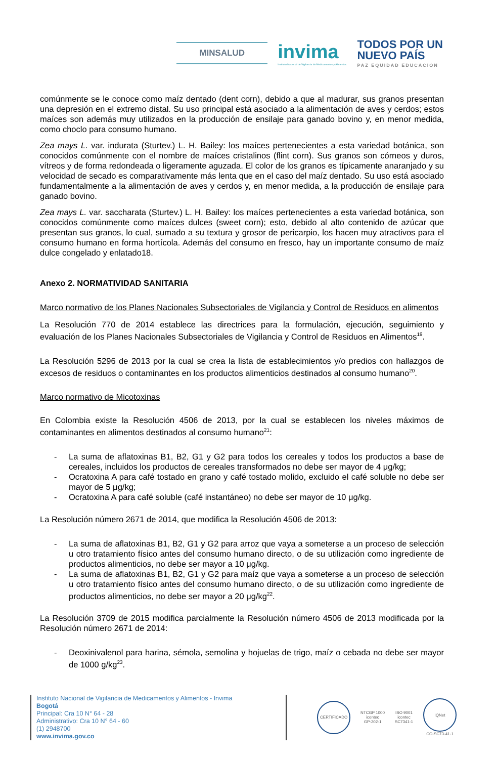MINSALUD
invima
Instituto Nacional de Vigilancia de Medicamentos y Alimentos.
TODOS POR UN
NUEVO PAÍS
PAZ EQUIDAD EDUCACIÓN
comúnmente se le conoce como maíz dentado (dent corn), debido a que al madurar, sus granos presentan una depresión en el extremo distal. Su uso principal está asociado a la alimentación de aves y cerdos; estos maíces son además muy utilizados en la producción de ensilaje para ganado bovino y, en menor medida, como choclo para consumo humano.
Zea mays L. var. indurata (Sturtev.) L. H. Bailey: los maíces pertenecientes a esta variedad botánica, son conocidos comúnmente con el nombre de maíces cristalinos (flint corn). Sus granos son córneos y duros, vítreos y de forma redondeada o ligeramente aguzada. El color de los granos es típicamente anaranjado y su velocidad de secado es comparativamente más lenta que en el caso del maíz dentado. Su uso está asociado fundamentalmente a la alimentación de aves y cerdos y, en menor medida, a la producción de ensilaje para ganado bovino.
Zea mays L. var. saccharata (Sturtev.) L. H. Bailey: los maíces pertenecientes a esta variedad botánica, son conocidos comúnmente como maíces dulces (sweet corn); esto, debido al alto contenido de azúcar que presentan sus granos, lo cual, sumado a su textura y grosor de pericarpio, los hacen muy atractivos para el consumo humano en forma hortícola. Además del consumo en fresco, hay un importante consumo de maíz dulce congelado y enlatado18.
Anexo 2. NORMATIVIDAD SANITARIA
Marco normativo de los Planes Nacionales Subsectoriales de Vigilancia y Control de Residuos en alimentos
La Resolución 770 de 2014 establece las directrices para la formulación, ejecución, seguimiento y evaluación de los Planes Nacionales Subsectoriales de Vigilancia y Control de Residuos en Alimentos<sup>19</sup>.
La Resolución 5296 de 2013 por la cual se crea la lista de establecimientos y/o predios con hallazgos de excesos de residuos o contaminantes en los productos alimenticios destinados al consumo humano<sup>20</sup>.
Marco normativo de Micotoxinas
En Colombia existe la Resolución 4506 de 2013, por la cual se establecen los niveles máximos de contaminantes en alimentos destinados al consumo humano<sup>21</sup>:
- La suma de aflatoxinas B1, B2, G1 y G2 para todos los cereales y todos los productos a base de cereales, incluidos los productos de cereales transformados no debe ser mayor de 4 μg/kg;
- Ocratoxina A para café tostado en grano y café tostado molido, excluido el café soluble no debe ser mayor de 5 μg/kg;
- Ocratoxina A para café soluble (café instantáneo) no debe ser mayor de 10 μg/kg.
La Resolución número 2671 de 2014, que modifica la Resolución 4506 de 2013:
- La suma de aflatoxinas B1, B2, G1 y G2 para arroz que vaya a someterse a un proceso de selección u otro tratamiento físico antes del consumo humano directo, o de su utilización como ingrediente de productos alimenticios, no debe ser mayor a 10 μg/kg.
- La suma de aflatoxinas B1, B2, G1 y G2 para maíz que vaya a someterse a un proceso de selección u otro tratamiento físico antes del consumo humano directo, o de su utilización como ingrediente de productos alimenticios, no debe ser mayor a 20 μg/kg<sup>22</sup>.
La Resolución 3709 de 2015 modifica parcialmente la Resolución número 4506 de 2013 modificada por la Resolución número 2671 de 2014:
- Deoxinivalenol para harina, sémola, semolina y hojuelas de trigo, maíz o cebada no debe ser mayor de 1000 g/kg<sup>23</sup>.
Instituto Nacional de Vigilancia de Medicamentos y Alimentos - Invima
Bogotá
Principal: Cra 10 N° 64 - 28
Administrativo: Cra 10 N° 64 - 60
(1) 2948700
www.invima.gov.co
CERTIFICADO
NTCGP 1000
icontec
GP-202-1
ISO 9001
icontec
SC7341-1
IQNet
CO-SC73-41-1